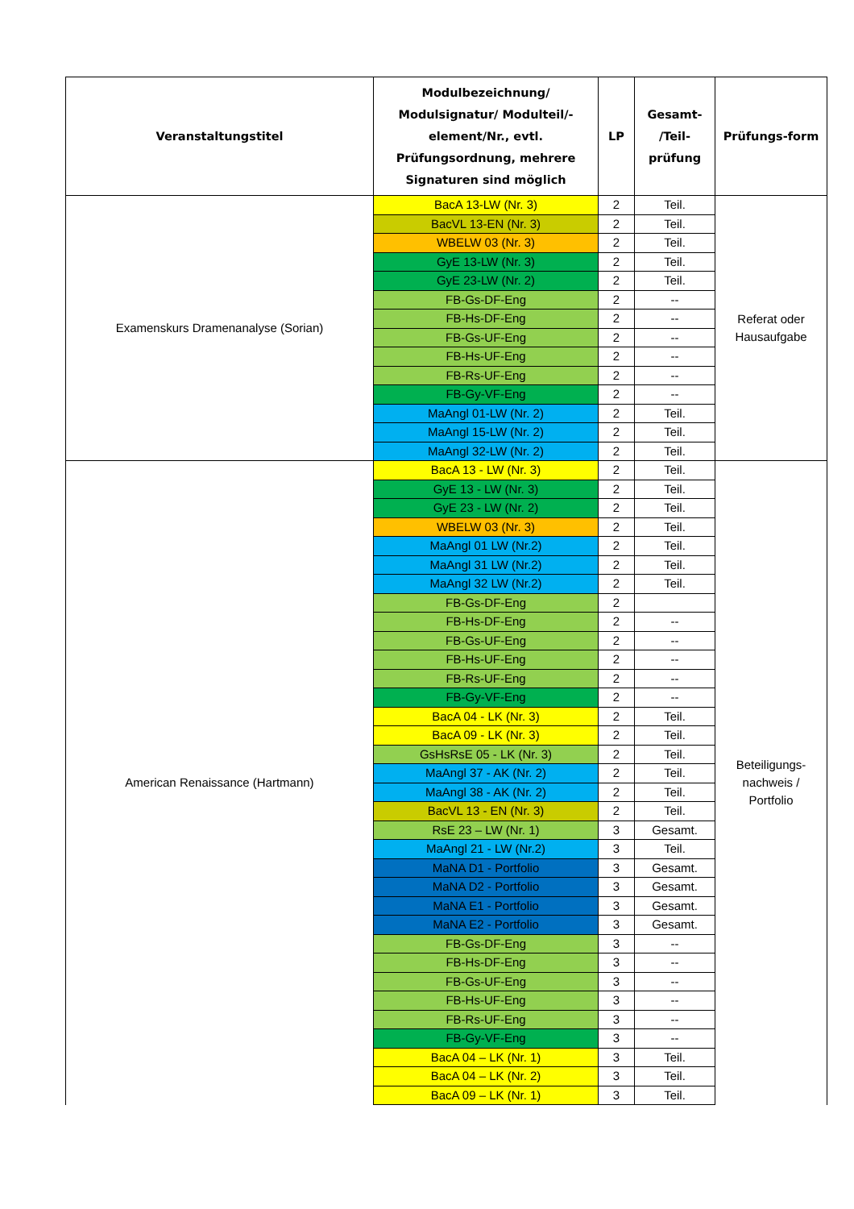| Veranstaltungstitel | Modulbezeichnung/ Modulsignatur/ Modulteil/-element/Nr., evtl. Prüfungsordnung, mehrere Signaturen sind möglich | LP | Gesamt- /Teil- prüfung | Prüfungs-form |
| --- | --- | --- | --- | --- |
| Examenskurs Dramenanalyse (Sorian) | BacA 13-LW (Nr. 3) | 2 | Teil. | Referat oder Hausaufgabe |
| | BacVL 13-EN (Nr. 3) | 2 | Teil. | |
| | WBELW 03 (Nr. 3) | 2 | Teil. | |
| | GyE 13-LW (Nr. 3) | 2 | Teil. | |
| | GyE 23-LW (Nr. 2) | 2 | Teil. | |
| | FB-Gs-DF-Eng | 2 | -- | |
| | FB-Hs-DF-Eng | 2 | -- | |
| | FB-Gs-UF-Eng | 2 | -- | |
| | FB-Hs-UF-Eng | 2 | -- | |
| | FB-Rs-UF-Eng | 2 | -- | |
| | FB-Gy-VF-Eng | 2 | -- | |
| | MaAngl 01-LW (Nr. 2) | 2 | Teil. | |
| | MaAngl 15-LW (Nr. 2) | 2 | Teil. | |
| | MaAngl 32-LW (Nr. 2) | 2 | Teil. | |
| American Renaissance (Hartmann) | BacA 13 - LW (Nr. 3) | 2 | Teil. | Beteiligungs- nachweis / Portfolio |
| | GyE 13 - LW (Nr. 3) | 2 | Teil. | |
| | GyE 23 - LW (Nr. 2) | 2 | Teil. | |
| | WBELW 03 (Nr. 3) | 2 | Teil. | |
| | MaAngl 01 LW (Nr.2) | 2 | Teil. | |
| | MaAngl 31 LW (Nr.2) | 2 | Teil. | |
| | MaAngl 32 LW (Nr.2) | 2 | Teil. | |
| | FB-Gs-DF-Eng | 2 | | |
| | FB-Hs-DF-Eng | 2 | -- | |
| | FB-Gs-UF-Eng | 2 | -- | |
| | FB-Hs-UF-Eng | 2 | -- | |
| | FB-Rs-UF-Eng | 2 | -- | |
| | FB-Gy-VF-Eng | 2 | -- | |
| | BacA 04 - LK (Nr. 3) | 2 | Teil. | |
| | BacA 09 - LK (Nr. 3) | 2 | Teil. | |
| | GsHsRsE 05 - LK (Nr. 3) | 2 | Teil. | |
| | MaAngl 37 - AK (Nr. 2) | 2 | Teil. | |
| | MaAngl 38 - AK (Nr. 2) | 2 | Teil. | |
| | BacVL 13 - EN (Nr. 3) | 2 | Teil. | |
| | RsE 23 – LW (Nr. 1) | 3 | Gesamt. | |
| | MaAngl 21 - LW (Nr.2) | 3 | Teil. | |
| | MaNA D1 - Portfolio | 3 | Gesamt. | |
| | MaNA D2 - Portfolio | 3 | Gesamt. | |
| | MaNA E1 - Portfolio | 3 | Gesamt. | |
| | MaNA E2 - Portfolio | 3 | Gesamt. | |
| | FB-Gs-DF-Eng | 3 | -- | |
| | FB-Hs-DF-Eng | 3 | -- | |
| | FB-Gs-UF-Eng | 3 | -- | |
| | FB-Hs-UF-Eng | 3 | -- | |
| | FB-Rs-UF-Eng | 3 | -- | |
| | FB-Gy-VF-Eng | 3 | -- | |
| | BacA 04 – LK (Nr. 1) | 3 | Teil. | |
| | BacA 04 – LK (Nr. 2) | 3 | Teil. | |
| | BacA 09 – LK (Nr. 1) | 3 | Teil. | |